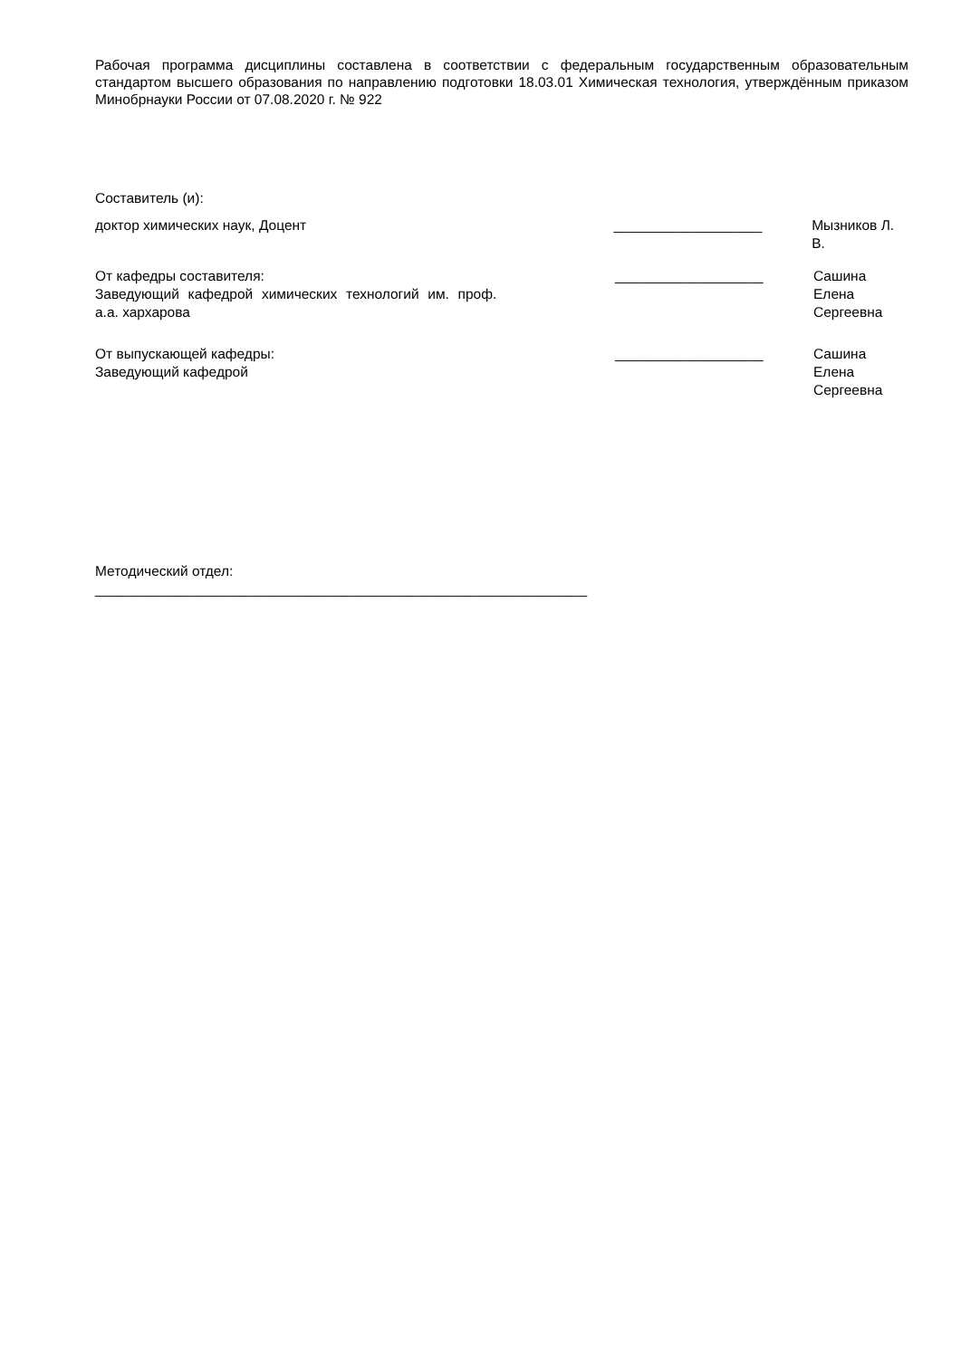Рабочая программа дисциплины составлена в соответствии с федеральным государственным образовательным стандартом высшего образования по направлению подготовки 18.03.01 Химическая технология, утверждённым приказом Минобрнауки России от 07.08.2020 г. № 922
Составитель (и):
доктор химических наук, Доцент ___________________ Мызников Л. В.
От кафедры составителя:
Заведующий кафедрой химических технологий им. проф. а.а. хархарова
___________________ Сашина Елена
Сергеевна
От выпускающей кафедры:
Заведующий кафедрой
___________________ Сашина Елена
Сергеевна
Методический отдел:
_______________________________________________________________